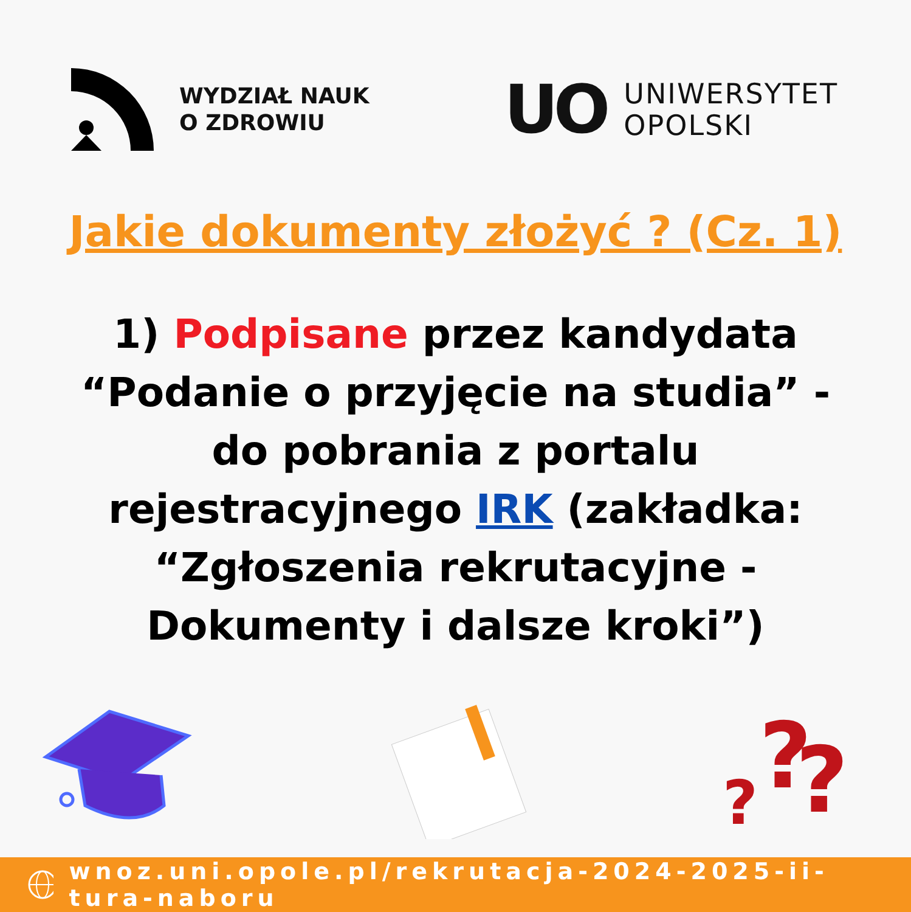WYDZIAŁ NAUK
O ZDROWIU
UO
UNIWERSYTET
OPOLSKI
Jakie dokumenty złożyć ? (Cz. 1)
1) Podpisane przez kandydata “Podanie o przyjęcie na studia” - do pobrania z portalu rejestracyjnego IRK (zakładka: “Zgłoszenia rekrutacyjne - Dokumenty i dalsze kroki”)
?
?
?
wnoz.uni.opole.pl/rekrutacja-2024-2025-ii-tura-naboru